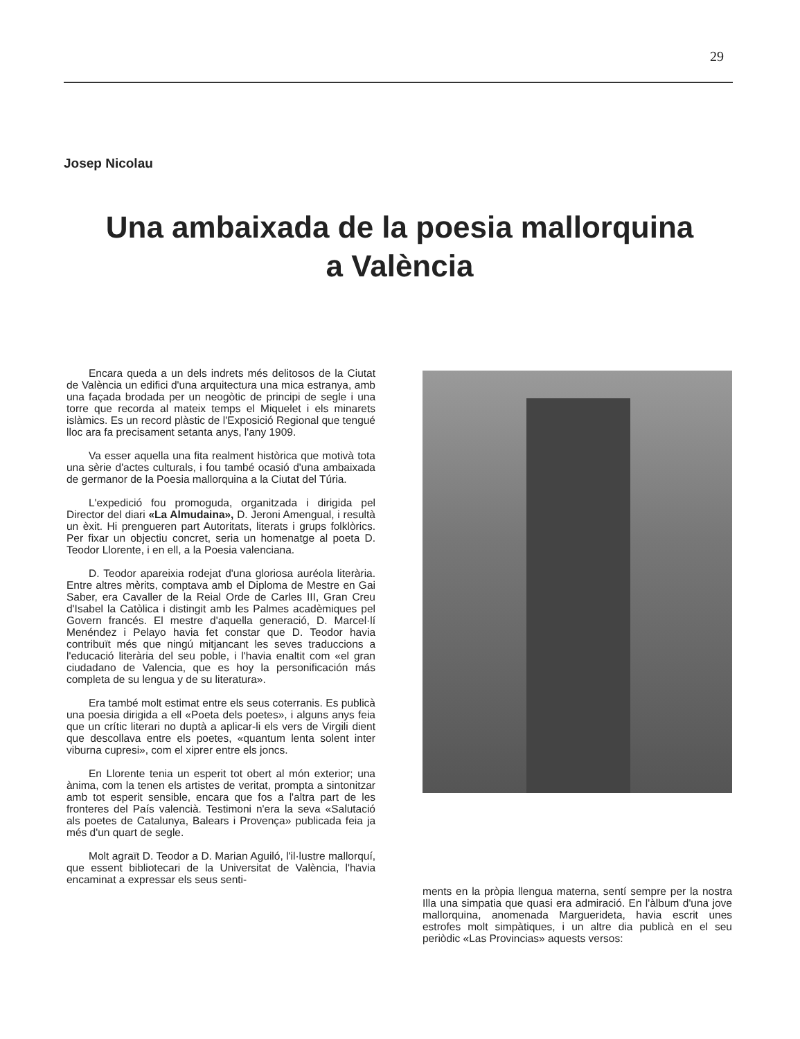29
Josep Nicolau
Una ambaixada de la poesia mallorquina
a València
Encara queda a un dels indrets més delitosos de la Ciutat de València un edifici d'una arquitectura una mica estranya, amb una façada brodada per un neogòtic de principi de segle i una torre que recorda al mateix temps el Miquelet i els minarets islàmics. Es un record plàstic de l'Exposició Regional que tengué lloc ara fa precisament setanta anys, l'any 1909.
Va esser aquella una fita realment històrica que motivà tota una sèrie d'actes culturals, i fou també ocasió d'una ambaixada de germanor de la Poesia mallorquina a la Ciutat del Túria.
L'expedició fou promoguda, organitzada i dirigida pel Director del diari «La Almudaina», D. Jeroni Amengual, i resultà un èxit. Hi prengueren part Autoritats, literats i grups folklòrics. Per fixar un objectiu concret, seria un homenatge al poeta D. Teodor Llorente, i en ell, a la Poesia valenciana.
D. Teodor apareixia rodejat d'una gloriosa auréola literària. Entre altres mèrits, comptava amb el Diploma de Mestre en Gai Saber, era Cavaller de la Reial Orde de Carles III, Gran Creu d'Isabel la Catòlica i distingit amb les Palmes acadèmiques pel Govern francés. El mestre d'aquella generació, D. Marcel·lí Menéndez i Pelayo havia fet constar que D. Teodor havia contribuït més que ningú mitjancant les seves traduccions a l'educació literària del seu poble, i l'havia enaltit com «el gran ciudadano de Valencia, que es hoy la personificación más completa de su lengua y de su literatura».
Era també molt estimat entre els seus coterranis. Es publicà una poesia dirigida a ell «Poeta dels poetes», i alguns anys feia que un crític literari no duptà a aplicar-li els vers de Virgili dient que descollava entre els poetes, «quantum lenta solent inter viburna cupresi», com el xiprer entre els joncs.
En Llorente tenia un esperit tot obert al món exterior; una ànima, com la tenen els artistes de veritat, prompta a sintonitzar amb tot esperit sensible, encara que fos a l'altra part de les fronteres del País valencià. Testimoni n'era la seva «Salutació als poetes de Catalunya, Balears i Provença» publicada feia ja més d'un quart de segle.
Molt agraït D. Teodor a D. Marian Aguiló, l'il·lustre mallorquí, que essent bibliotecari de la Universitat de València, l'havia encaminat a expressar els seus senti-
ments en la pròpia llengua materna, sentí sempre per la nostra Illa una simpatia que quasi era admiració. En l'àlbum d'una jove mallorquina, anomenada Marguerideta, havia escrit unes estrofes molt simpàtiques, i un altre dia publicà en el seu periòdic «Las Provincias» aquests versos: